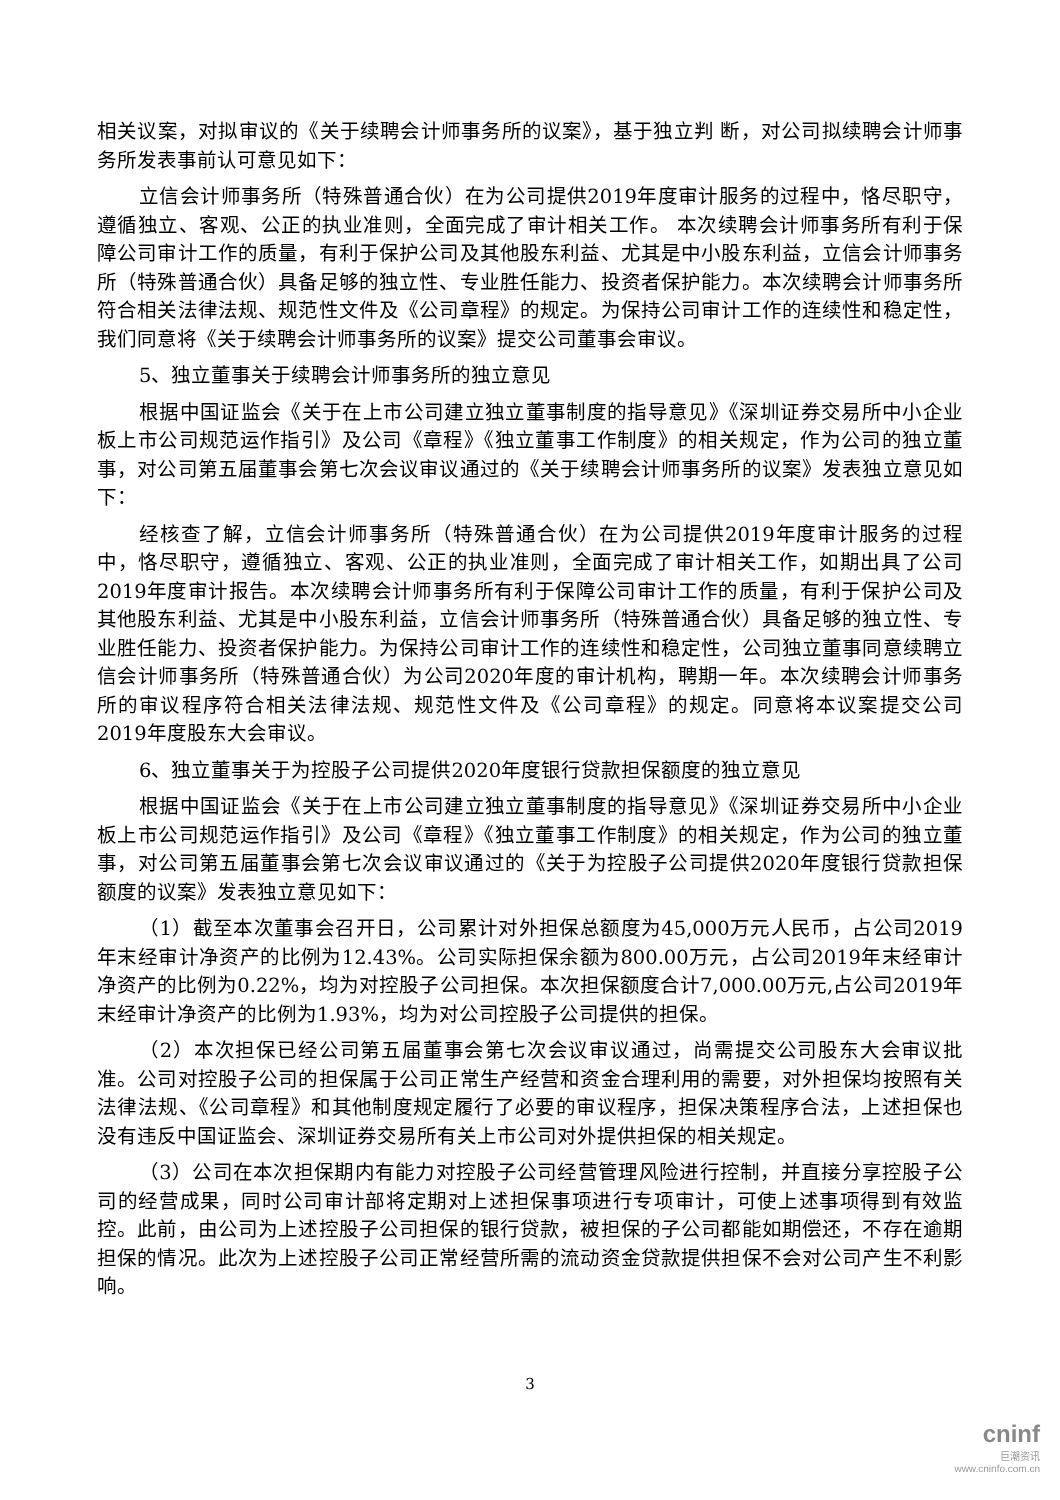相关议案，对拟审议的《关于续聘会计师事务所的议案》，基于独立判 断，对公司拟续聘会计师事务所发表事前认可意见如下：
立信会计师事务所（特殊普通合伙）在为公司提供2019年度审计服务的过程中，恪尽职守，遵循独立、客观、公正的执业准则，全面完成了审计相关工作。 本次续聘会计师事务所有利于保障公司审计工作的质量，有利于保护公司及其他股东利益、尤其是中小股东利益，立信会计师事务所（特殊普通合伙）具备足够的独立性、专业胜任能力、投资者保护能力。本次续聘会计师事务所符合相关法律法规、规范性文件及《公司章程》的规定。为保持公司审计工作的连续性和稳定性，我们同意将《关于续聘会计师事务所的议案》提交公司董事会审议。
5、独立董事关于续聘会计师事务所的独立意见
根据中国证监会《关于在上市公司建立独立董事制度的指导意见》《深圳证券交易所中小企业板上市公司规范运作指引》及公司《章程》《独立董事工作制度》的相关规定，作为公司的独立董事，对公司第五届董事会第七次会议审议通过的《关于续聘会计师事务所的议案》发表独立意见如下：
经核查了解，立信会计师事务所（特殊普通合伙）在为公司提供2019年度审计服务的过程中，恪尽职守，遵循独立、客观、公正的执业准则，全面完成了审计相关工作，如期出具了公司2019年度审计报告。本次续聘会计师事务所有利于保障公司审计工作的质量，有利于保护公司及其他股东利益、尤其是中小股东利益，立信会计师事务所（特殊普通合伙）具备足够的独立性、专业胜任能力、投资者保护能力。为保持公司审计工作的连续性和稳定性，公司独立董事同意续聘立信会计师事务所（特殊普通合伙）为公司2020年度的审计机构，聘期一年。本次续聘会计师事务所的审议程序符合相关法律法规、规范性文件及《公司章程》的规定。同意将本议案提交公司2019年度股东大会审议。
6、独立董事关于为控股子公司提供2020年度银行贷款担保额度的独立意见
根据中国证监会《关于在上市公司建立独立董事制度的指导意见》《深圳证券交易所中小企业板上市公司规范运作指引》及公司《章程》《独立董事工作制度》的相关规定，作为公司的独立董事，对公司第五届董事会第七次会议审议通过的《关于为控股子公司提供2020年度银行贷款担保额度的议案》发表独立意见如下：
（1）截至本次董事会召开日，公司累计对外担保总额度为45,000万元人民币，占公司2019年末经审计净资产的比例为12.43%。公司实际担保余额为800.00万元，占公司2019年末经审计净资产的比例为0.22%，均为对控股子公司担保。本次担保额度合计7,000.00万元,占公司2019年末经审计净资产的比例为1.93%，均为对公司控股子公司提供的担保。
（2）本次担保已经公司第五届董事会第七次会议审议通过，尚需提交公司股东大会审议批准。公司对控股子公司的担保属于公司正常生产经营和资金合理利用的需要，对外担保均按照有关法律法规、《公司章程》和其他制度规定履行了必要的审议程序，担保决策程序合法，上述担保也没有违反中国证监会、深圳证券交易所有关上市公司对外提供担保的相关规定。
（3）公司在本次担保期内有能力对控股子公司经营管理风险进行控制，并直接分享控股子公司的经营成果，同时公司审计部将定期对上述担保事项进行专项审计，可使上述事项得到有效监控。此前，由公司为上述控股子公司担保的银行贷款，被担保的子公司都能如期偿还，不存在逾期担保的情况。此次为上述控股子公司正常经营所需的流动资金贷款提供担保不会对公司产生不利影响。
3
cninf
巨潮资讯
www.cninfo.com.cn